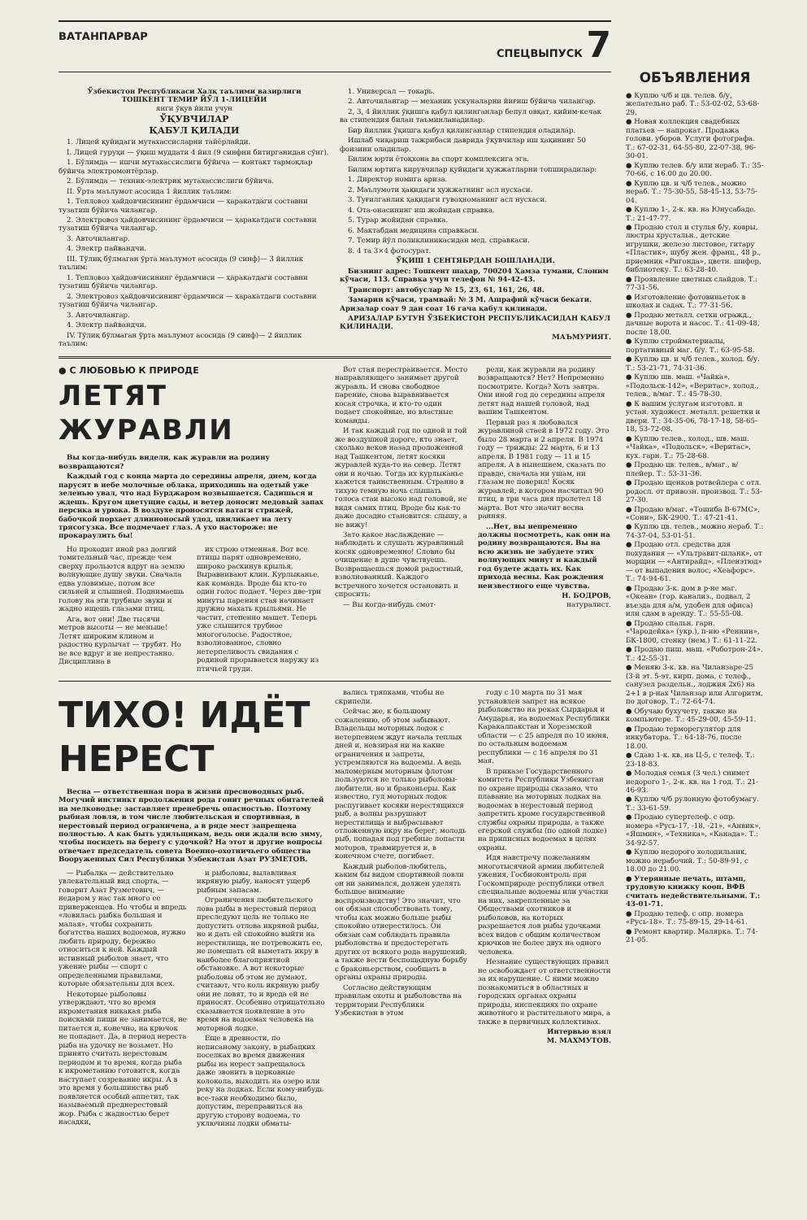ВАТАНПАРВАР СПЕЦВЫПУСК 7
Ўзбекистон Республикаси Халқ таълими вазирлиги
ТОШКЕНТ ТЕМИР ЙЎЛ 1-ЛИЦЕЙИ
янги ўқув йили учун
ЎҚУВЧИЛАР
ҚАБУЛ ҚИЛАДИ
1. Лицей қуйидаги мутахассисларни тайёрлайди.
I. Лицей гуруҳи — ўқиш муддати 4 йил (9 синфни битирганидан сўнг).
1. Бўлимда — ишчи мутахассислиги бўйича — контакт тармоқлар бўйича электромонтёрлар.
2. Бўлимда — техник-электрик мутахассислиги бўйича.
II. Ўрта маълумот асосида 1 йиллик таълим:
1. Тепловоз ҳайдовчисининг ёрдамчиси — ҳаракатдаги составни тузатиш бўйича чилангар.
2. Электровоз ҳайдовчисининг ёрдамчиси — ҳаракатдаги составни тузатиш бўйича чилангар.
3. Авточилангар.
4. Электр пайвандчи.
III. Тўлиқ бўлмаган ўрта маълумот асосида (9 синф)— 3 йиллик таълим:
1. Тепловоз ҳайдовчисининг ёрдамчиси — ҳаракатдаги составни тузатиш бўйича чилангар.
2. Электровоз ҳайдовчисининг ёрдамчиси — ҳаракатдаги составни тузатиш бўйича чилангар.
3. Авточилангар.
4. Электр пайвандчи.
IV. Тўлиқ бўлмаган ўрта маълумот асосида (9 синф)— 2 йиллик таълим:
1. Универсал — токарь.
2. Авточилангар — механик ускуналарни йиғиш бўйича чилангар.
2, 3, 4 йиллик ўқишга қабул қилинганлар бепул овқат, кийим-кечак ва стипендия билан таъминланадилар.
Бир йиллик ўқишга қабул қилинганлар стипендия оладилар.
Ишлаб чиқариш тажрибаси даврида ўқувчилар иш ҳақининг 50 фоизини оладилар.
Билим юрти ётоқхона ва спорт комплексига эга.
Билим юртига кирувчилар қуйидаги ҳужжатларни топширадилар:
1. Директор номига ариза.
2. Маълумоти ҳақидаги ҳужжатнинг асл нусхаси.
3. Туғилганлик ҳақидаги гувоҳноманинг асл нусхаси.
4. Ота-онасининг иш жойидан справка.
5. Турар жойидан справка.
6. Мактабдан медицина справкаси.
7. Темир йўл поликлиникасидан мед. справкаси.
8. 4 та 3×4 фотосурат.
ЎҚИШ 1 СЕНТЯБРДАН БОШЛАНАДИ.
Бизнинг адрес: Тошкент шаҳар, 700204 Ҳамза тумани, Слоним кўчаси, 113. Справка учун телефон № 94-42-43.
Транспорт: автобуслар № 15, 23, 61, 161, 26, 48.
Замарин кўчаси, трамвай: № 3 М. Ашрафий кўчаси бекати. Аризалар соат 9 дан соат 16 гача қабул қилинади.
АРИЗАЛАР БУТУН ЎЗБЕКИСТОН РЕСПУБЛИКАСИДАН ҚАБУЛ ҚИЛИНАДИ.
МАЪМУРИЯТ.
● С ЛЮБОВЬЮ К ПРИРОДЕ
ЛЕТЯТ ЖУРАВЛИ
Вы когда-нибудь видели, как журавли на родину возвращаются?
Каждый год с конца марта до середины апреля, днем, когда парусят в небе молочные облака, приходишь на одетый уже зеленью увал, что над Бурджаром возвышается. Садишься и ждешь. Кругом цветущие сады, и ветер доносит медовый запах персика и урюка. В воздухе проносятся ватаги стрижей, бабочкой порхает длинноносый удод, цвиликает на лету трясогузка. Все подмечает глаз. А ухо настороже: не прокараулить бы!
Но проходит иной раз долгий томительный час, прежде чем сверху прольются вдруг на землю волнующие душу звуки. Сначала едва уловимые, потом все сильней и слышней. Поднимаешь голову на эти трубные звуки и жадно ищешь глазами птиц.
Ага, вот они! Две тысячи метров высоты — не меньше! Летят широким клином и радостно курлычат — трубят. Но не все вдруг и не непрестанно. Дисциплина в
их строю отменная. Вот все птицы парят одновременно, широко раскинув крылья. Выравнивают клин. Курлыканье, как команда. Вроде бы кто-то один голос подает. Через две-три минуты парения стая начинает дружно махать крыльями. Не частит, степенно машет. Теперь уже слышится трубное многоголосье. Радостное, взволнованное, словно нетерпеливость свидания с родиной прорывается наружу из птичьей груди.
Вот стая перестраивается. Место направляющего занимает другой журавль. И снова свободное парение, снова выравнивается косая строчка, и кто-то один подает спокойные, но властные команды.
И так каждый год по одной и той же воздушной дороге, кто знает, сколько веков назад проложенной над Ташкентом, летят косяки журавлей куда-то на север. Летят они и ночью. Тогда их курлыканье кажется таинственным. Странно в тихую темную ночь слышать голоса стаи высоко над головой, не видя самих птиц. Вроде бы как-то даже досадно становится: слышу, а не вижу!
Зато какое наслаждение — наблюдать и слушать журавлиный косяк одновременно! Словно бы очищение в душе чувствуешь. Возвращаешься домой радостный, взволнованный. Каждого встречного хочется остановить и спросить:
— Вы когда-нибудь смот-
рели, как журавли на родину возвращаются? Нет? Непременно посмотрите. Когда? Хоть завтра. Они иной год до середины апреля летят над нашей головой, над вашим Ташкентом.
Первый раз я любовался журавлиной стаей в 1972 году. Это было 28 марта и 2 апреля. В 1974 году — трижды: 22 марта, 6 и 13 апреля. В 1981 году — 11 и 15 апреля. А в нынешнем, сказать по правде, сначала ни ушам, ни глазам не поверил! Косяк журавлей, в котором насчитал 90 птиц, в три часа дня пролетел 18 марта. Вот что значит весна ранняя.
...Нет, вы непременно должны посмотреть, как они на родину возвращаются. Вы на всю жизнь не забудете этих волнующих минут и каждый год будете ждать их. Как прихода весны. Как рождения неизвестного еще чувства.
Н. БОДРОВ,
натуралист.
ТИХО! ИДЁТ НЕРЕСТ
Весна — ответственная пора в жизни пресноводных рыб. Могучий инстинкт продолжения рода гонит речных обитателей на мелководье: заставляет пренебречь опасностью. Поэтому рыбная ловля, в том числе любительская и спортивная, в нерестовый период ограничена, а в ряде мест запрещена полностью. А как быть удильщикам, ведь они ждали всю зиму, чтобы посидеть на берегу с удочкой? На этот и другие вопросы отвечает председатель совета Военно-охотничьего общества Вооруженных Сил Республики Узбекистан Азат РУЗМЕТОВ.
— Рыбалка — действительно увлекательный вид спорта, — говорит Азат Рузметович, — недаром у нас так много ее приверженцев. Но чтобы и впредь «ловилась рыбка большая и малая», чтобы сохранить богатства наших водоемов, нужно любить природу, бережно относиться к ней. Каждый истинный рыболов знает, что ужение рыбы — спорт с определенными правилами, которые обязательны для всех.
Некоторые рыболовы утверждают, что во время икрометания никакая рыба поисками пищи не занимается, не питается и, конечно, на крючок не попадает. Да, в период нереста рыба на удочку не возьмет. Но принято считать нерестовым периодом и то время, когда рыба к икрометанию готовится, когда наступает созревание икры. А в это время у большинства рыб появляется особый аппетит, так называемый преднерестовый жор. Рыба с жадностью берет насадки,
и рыболовы, вылавливая икряную рыбу, наносят ущерб рыбным запасам.
Ограничения любительского лова рыбы в нерестовый период преследуют цель не только не допустить отлова икряной рыбы, но и дать ей спокойно выйти на нерестилища, не потревожить ее, не помешать ей выметать икру в наиболее благоприятной обстановке. А вот некоторые рыболовы об этом не думают, считают, что коль икряную рыбу они не ловят, то и вреда ей не приносят. Особенно отрицательно сказывается появление в это время на водоемах человека на моторной лодке.
Еще в древности, по неписаному закону, в рыбацких поселках во время движения рыбы на нерест запрещалось даже звонить в церковные колокола, выходить на озеро или реку на лодках. Если кому-нибудь все-таки необходимо было, допустим, переправиться на другую сторону водоема, то уключины лодки обматы-
вались тряпками, чтобы не скрипели.
Сейчас же, к большому сожалению, об этом забывают. Владельцы моторных лодок с нетерпением ждут начала теплых дней и, невзирая ни на какие ограничения и запреты, устремляются на водоемы. А ведь маломерным моторным флотом пользуются не только рыболовы-любители, но и браконьеры. Как известно, гул моторных лодок распугивает косяки нерестящихся рыб, а волны разрушают нерестилища и выбрасывают отложенную икру на берег; молодь рыб, попадая под гребные лопасти моторов, травмируется и, в конечном счете, погибает.
Каждый рыболов-любитель, каким бы видом спортивной ловли он ни занимался, должен уделять большое внимание воспроизводству! Это значит, что он обязан способствовать тому, чтобы как можно больше рыбы спокойно отнерестилось. Он обязан сам соблюдать правила рыболовства и предостерегать других от всякого рода нарушений, а также вести беспощадную борьбу с браконьерством, сообщать в органы охраны природы.
Согласно действующим правилам охоты и рыболовства на территории Республики Узбекистан в этом
году с 10 марта по 31 мая установлен запрет на всякое рыболовство на реках Сырдарья и Амударья, на водоемах Республики Каракалпакстан и Хорезмской области — с 25 апреля по 10 июня, по остальным водоемам республики — с 16 апреля по 31 мая.
В приказе Государственного комитета Республики Узбекистан по охране природы сказано, что плавание на моторных лодках на водоемах в нерестовый период запретить кроме государственной службы охраны природы, а также егерской службы (по одной лодке) на приписных водоемах в целях охраны.
Идя навстречу пожеланиям многотысячной армии любителей ужения, Госбиоконтроль при Госкомприроде республики отвел специальные водоемы или участки на них, закрепленные за Обществами охотников и рыболовов, на которых разрешается лов рыбы удочками всех видов с общим количеством крючков не более двух на одного человека.
Незнание существующих правил не освобождает от ответственности за их нарушение. С ними можно познакомиться в областных и городских органах охраны природы, инспекциях по охране животного и растительного мира, а также в первичных коллективах.
Интервью взял
М. МАХМУТОВ.
ОБЪЯВЛЕНИЯ
● Куплю ч/б и цв. телев. б/у, желательно раб. Т.: 53-02-02, 53-68-29.
● Новая коллекция свадебных платьев — напрокат. Продажа голови. уборов. Услуги фотографа. Т.: 67-02-31, 64-55-80, 22-07-38, 96-30-01.
● Куплю телев. б/у или нераб. Т.: 35-70-66, с 16.00 до 20.00.
● Куплю цв. и ч/б телев., можно нераб. Т.: 75-30-55, 58-45-13, 53-75-04.
● Куплю 1-, 2-к. кв. на Юнусабаде. Т.: 21-47-77.
● Продаю стол и стулья б/у, ковры, люстры хрустальн., детские игрушки, железо листовое, гитару «Пластик», шубу жен. франц., 48 р., приемник «Ригонда», цветн. шифер, библиотеку. Т.: 63-28-40.
● Проявление цветных слайдов. Т.: 77-31-56.
● Изготовление фотовиньеток в школах и садах. Т.: 77-31-56.
● Продаю металл. сетки огражд., дачные ворота и насос. Т.: 41-09-48, после 18.00.
● Куплю стройматериалы, портативный маг. б/у. Т.: 63-95-58.
● Куплю цв. и ч/б телев., холод. б/у. Т.: 53-21-71, 74-31-36.
● Куплю шв. маш. «Чайка», «Подольск-142», «Веритас», холод., телев., в/маг. Т.: 45-78-30.
● К вашим услугам изготовл. и устан. художест. металл. решетки и двери. Т.: 34-35-06, 78-17-18, 58-65-18, 53-72-08.
● Куплю телев., холод., шв. маш. «Чайка», «Подольск», «Веритас», кух. гарн. Т.: 75-28-68.
● Продаю цв. телев., в/маг., в/плейер. Т.: 53-31-36.
● Продаю щенков ротвейлера с отл. родосл. от привозн. производ. Т.: 53-27-30.
● Продаю в/маг. «Тошиба В-67МС», «Сони», БК-2900. Т.: 47-21-41.
● Куплю цв. телев., можно нераб. Т.: 74-37-04, 53-01-51.
● Продаю отл. средства для похудания — «Ультравит-шланк», от морщин — «Антирайд», «Пленэтюд» — от выпадения волос, «Хеафорс». Т.: 74-94-61.
● Продаю 3-к. дом в р-не маг. «Океан» (гор. канализ., подвал, 2 въезда для а/м, удобен для офиса) или сдам в аренду. Т.: 55-55-08.
● Продаю спальн. гарн. «Чародейка» (укр.), п-ию «Реннин», БК-1800, стенку (нем.) Т.: 61-11-22.
● Продаю пиш. маш. «Роботрон-24». Т.: 42-55-31.
● Меняю 3-к. кв. на Чиланзаре-25 (3-й эт. 5-эт. кирп. дома, с телеф., санузел раздельн., лоджия 2х6) на 2+1 в р-нах Чиланзар или Алгоритм, по договор. Т.: 72-64-74.
● Обучаю бухучету, также на компьютере. Т.: 45-29-00, 45-59-11.
● Продаю терморегулятор для инкубатора. Т.: 64-18-76, после 18.00.
● Сдаю 1-к. кв. на Ц-5, с телеф. Т.: 23-18-83.
● Молодая семья (3 чел.) снимет недорого 1-, 2-к. кв. на 1 год. Т.: 21-46-93.
● Куплю ч/б рулонную фотобумагу. Т.: 33-61-59.
● Продаю супертелеф. с опр. номера «Русь-17, -18, -21», «Анвик», «Яшмин», «Техника», «Канада». Т.: 34-92-57.
● Куплю недорого холодильник, можно нерабочий. Т.: 50-89-91, с 18.00 до 21.00.
● Утерянные печать, штамп, трудовую книжку кооп. ВФВ считать недействительными. Т.: 43-01-71.
● Продаю телеф. с опр. номера «Русь-18». Т.: 75-89-15, 29-14-61.
● Ремонт квартир. Малярка. Т.: 74-21-05.